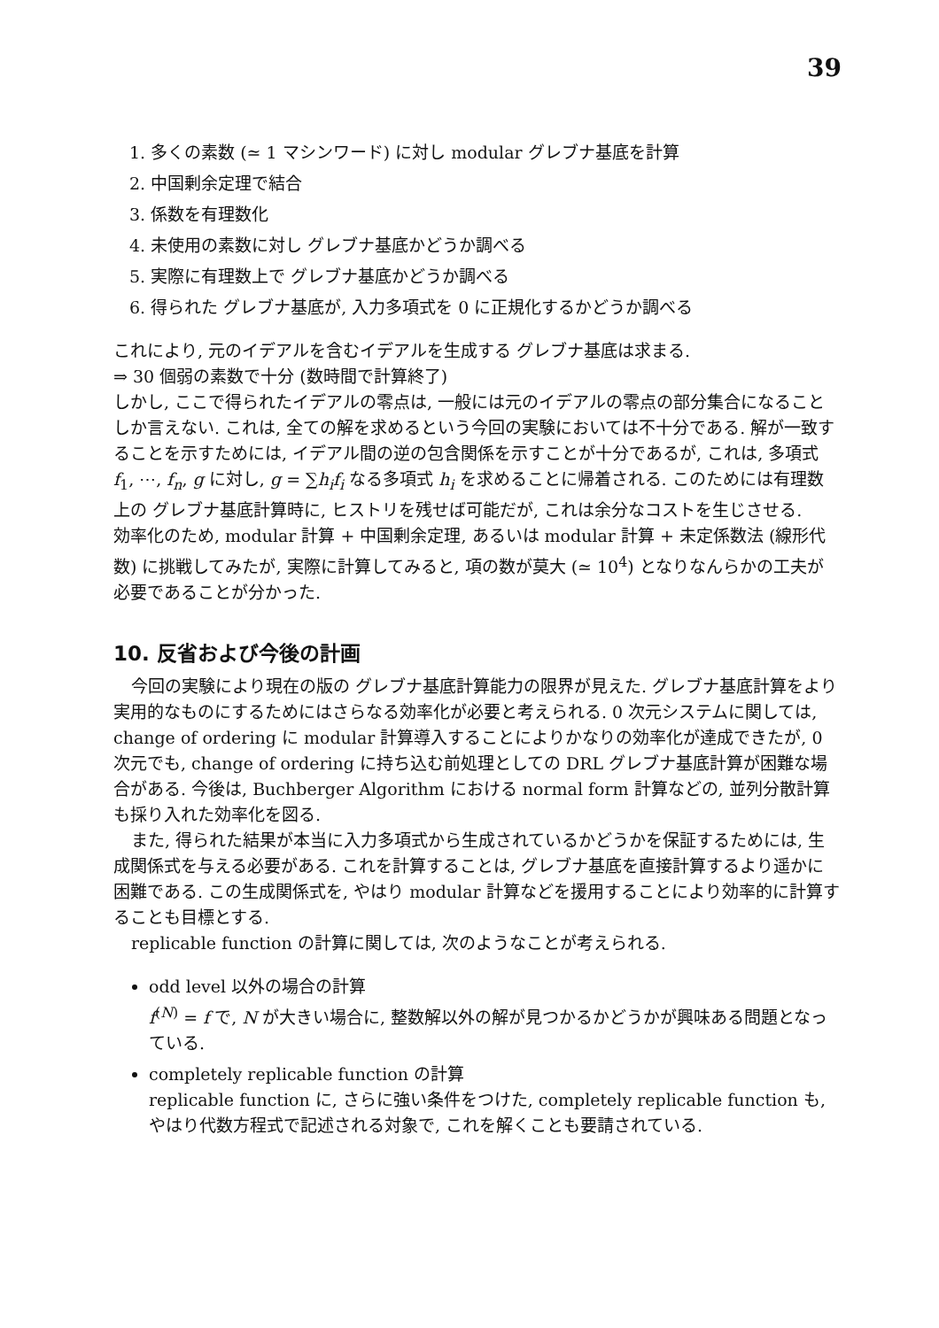39
1. 多くの素数 (≃ 1 マシンワード) に対し modular グレブナ基底を計算
2. 中国剰余定理で結合
3. 係数を有理数化
4. 未使用の素数に対し グレブナ基底かどうか調べる
5. 実際に有理数上で グレブナ基底かどうか調べる
6. 得られた グレブナ基底が, 入力多項式を 0 に正規化するかどうか調べる
これにより, 元のイデアルを含むイデアルを生成する グレブナ基底は求まる.
⇒ 30 個弱の素数で十分 (数時間で計算終了)
しかし, ここで得られたイデアルの零点は, 一般には元のイデアルの零点の部分集合になることしか言えない. これは, 全ての解を求めるという今回の実験においては不十分である. 解が一致することを示すためには, イデアル間の逆の包含関係を示すことが十分であるが, これは, 多項式 f<sub>1</sub>, ⋯, f<sub>n</sub>, g に対し, g = ∑h<sub>i</sub>f<sub>i</sub> なる多項式 h<sub>i</sub> を求めることに帰着される. このためには有理数上の グレブナ基底計算時に, ヒストリを残せば可能だが, これは余分なコストを生じさせる.
効率化のため, modular 計算 + 中国剰余定理, あるいは modular 計算 + 未定係数法 (線形代数) に挑戦してみたが, 実際に計算してみると, 項の数が莫大 (≃ 10<sup>4</sup>) となりなんらかの工夫が必要であることが分かった.
10. 反省および今後の計画
今回の実験により現在の版の グレブナ基底計算能力の限界が見えた. グレブナ基底計算をより実用的なものにするためにはさらなる効率化が必要と考えられる. 0 次元システムに関しては, change of ordering に modular 計算導入することによりかなりの効率化が達成できたが, 0 次元でも, change of ordering に持ち込む前処理としての DRL グレブナ基底計算が困難な場合がある. 今後は, Buchberger Algorithm における normal form 計算などの, 並列分散計算も採り入れた効率化を図る.
また, 得られた結果が本当に入力多項式から生成されているかどうかを保証するためには, 生成関係式を与える必要がある. これを計算することは, グレブナ基底を直接計算するより遥かに困難である. この生成関係式を, やはり modular 計算などを援用することにより効率的に計算することも目標とする.
replicable function の計算に関しては, 次のようなことが考えられる.
odd level 以外の場合の計算
f<sup>(N)</sup> = f で, N が大きい場合に, 整数解以外の解が見つかるかどうかが興味ある問題となっている.
completely replicable function の計算
replicable function に, さらに強い条件をつけた, completely replicable function も, やはり代数方程式で記述される対象で, これを解くことも要請されている.